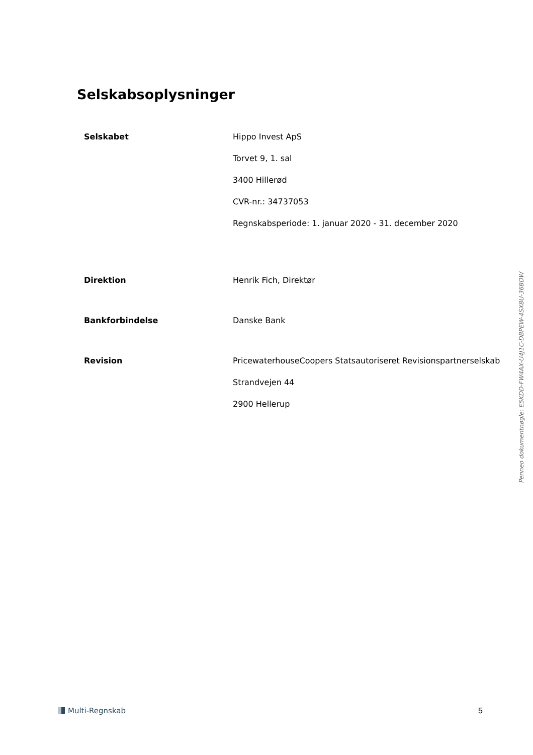Selskabsoplysninger
Selskabet
Hippo Invest ApS
Torvet 9, 1. sal
3400 Hillerød
CVR-nr.: 34737053
Regnskabsperiode: 1. januar 2020 - 31. december 2020
Direktion
Henrik Fich, Direktør
Bankforbindelse
Danske Bank
Revision
PricewaterhouseCoopers Statsautoriseret Revisionspartnerselskab
Strandvejen 44
2900 Hellerup
Penneo dokumentnøgle: E5KDD-FW4AX-U4J1C-DBPEW-4SX8U-36BDW
Multi-Regnskab 5